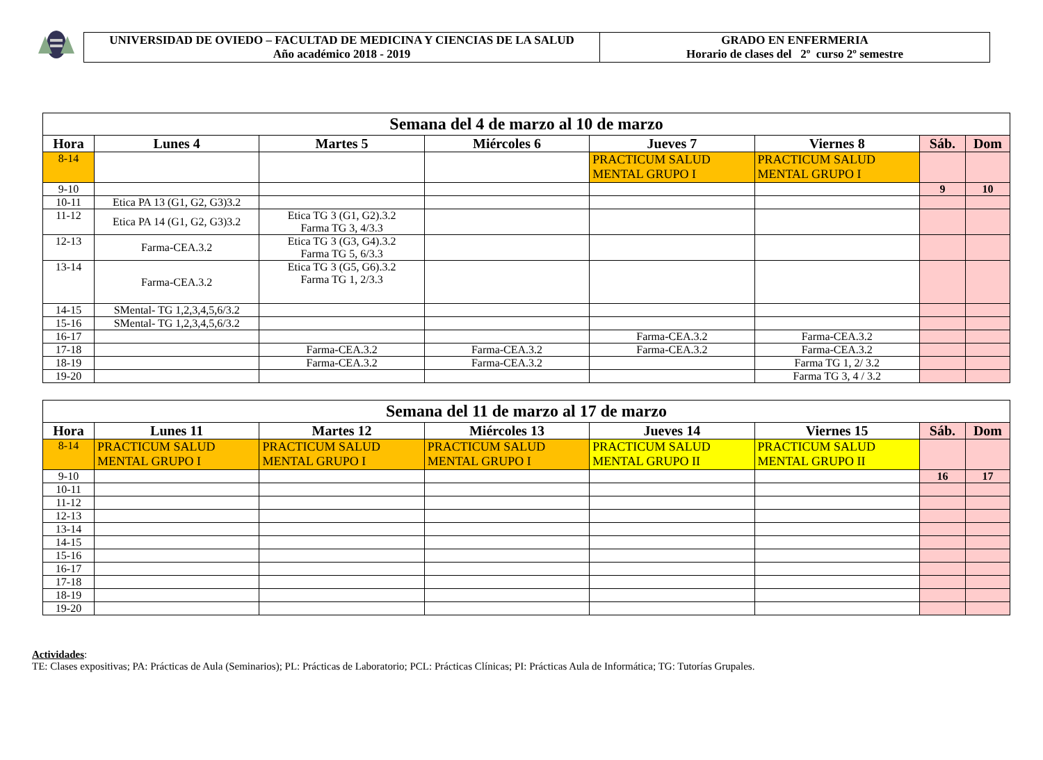UNIVERSIDAD DE OVIEDO – FACULTAD DE MEDICINA Y CIENCIAS DE LA SALUD
Año académico 2018 - 2019
GRADO EN ENFERMERIA
Horario de clases del 2º curso 2º semestre
| Semana del 4 de marzo al 10 de marzo | | | | | | | |
| --- | --- | --- | --- | --- | --- | --- | --- |
| Hora | Lunes 4 | Martes 5 | Miércoles 6 | Jueves 7 | Viernes 8 | Sáb. | Dom |
| 8-14 | | | | PRACTICUM SALUD MENTAL GRUPO I | PRACTICUM SALUD MENTAL GRUPO I | | |
| 9-10 | | | | | | 9 | 10 |
| 10-11 | Etica PA 13 (G1, G2, G3)3.2 | | | | | | |
| 11-12 | Etica PA 14 (G1, G2, G3)3.2 | Etica TG 3 (G1, G2).3.2 Farma TG 3, 4/3.3 | | | | | |
| 12-13 | Farma-CEA.3.2 | Etica TG 3 (G3, G4).3.2 Farma TG 5, 6/3.3 | | | | | |
| 13-14 | Farma-CEA.3.2 | Etica TG 3 (G5, G6).3.2 Farma TG 1, 2/3.3 | | | | | |
| 14-15 | SMental- TG 1,2,3,4,5,6/3.2 | | | | | | |
| 15-16 | SMental- TG 1,2,3,4,5,6/3.2 | | | | | | |
| 16-17 | | | | Farma-CEA.3.2 | Farma-CEA.3.2 | | |
| 17-18 | | Farma-CEA.3.2 | Farma-CEA.3.2 | Farma-CEA.3.2 | Farma-CEA.3.2 | | |
| 18-19 | | Farma-CEA.3.2 | Farma-CEA.3.2 | | Farma TG 1, 2/ 3.2 | | |
| 19-20 | | | | | Farma TG 3, 4 / 3.2 | | |
| Semana del 11 de marzo al 17 de marzo | | | | | | | |
| --- | --- | --- | --- | --- | --- | --- | --- |
| Hora | Lunes 11 | Martes 12 | Miércoles 13 | Jueves 14 | Viernes 15 | Sáb. | Dom |
| 8-14 | PRACTICUM SALUD MENTAL GRUPO I | PRACTICUM SALUD MENTAL GRUPO I | PRACTICUM SALUD MENTAL GRUPO I | PRACTICUM SALUD MENTAL GRUPO II | PRACTICUM SALUD MENTAL GRUPO II | | |
| 9-10 | | | | | | 16 | 17 |
| 10-11 | | | | | | | |
| 11-12 | | | | | | | |
| 12-13 | | | | | | | |
| 13-14 | | | | | | | |
| 14-15 | | | | | | | |
| 15-16 | | | | | | | |
| 16-17 | | | | | | | |
| 17-18 | | | | | | | |
| 18-19 | | | | | | | |
| 19-20 | | | | | | | |
Actividades:
TE: Clases expositivas; PA: Prácticas de Aula (Seminarios); PL: Prácticas de Laboratorio; PCL: Prácticas Clínicas; PI: Prácticas Aula de Informática; TG: Tutorías Grupales.